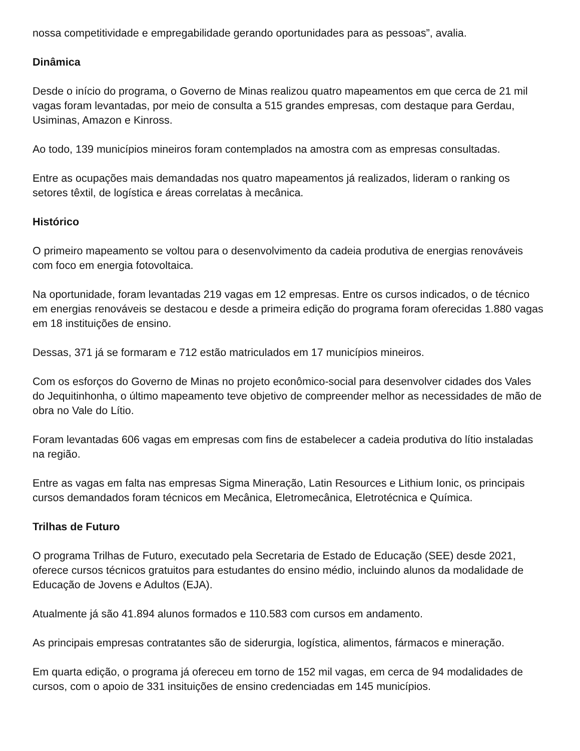nossa competitividade e empregabilidade gerando oportunidades para as pessoas”, avalia.
Dinâmica
Desde o início do programa, o Governo de Minas realizou quatro mapeamentos em que cerca de 21 mil vagas foram levantadas, por meio de consulta a 515 grandes empresas, com destaque para Gerdau, Usiminas, Amazon e Kinross.
Ao todo, 139 municípios mineiros foram contemplados na amostra com as empresas consultadas.
Entre as ocupações mais demandadas nos quatro mapeamentos já realizados, lideram o ranking os setores têxtil, de logística e áreas correlatas à mecânica.
Histórico
O primeiro mapeamento se voltou para o desenvolvimento da cadeia produtiva de energias renováveis com foco em energia fotovoltaica.
Na oportunidade, foram levantadas 219 vagas em 12 empresas. Entre os cursos indicados, o de técnico em energias renováveis se destacou e desde a primeira edição do programa foram oferecidas 1.880 vagas em 18 instituições de ensino.
Dessas, 371 já se formaram e 712 estão matriculados em 17 municípios mineiros.
Com os esforços do Governo de Minas no projeto econômico-social para desenvolver cidades dos Vales do Jequitinhonha, o último mapeamento teve objetivo de compreender melhor as necessidades de mão de obra no Vale do Lítio.
Foram levantadas 606 vagas em empresas com fins de estabelecer a cadeia produtiva do lítio instaladas na região.
Entre as vagas em falta nas empresas Sigma Mineração, Latin Resources e Lithium Ionic, os principais cursos demandados foram técnicos em Mecânica, Eletromecânica, Eletrotécnica e Química.
Trilhas de Futuro
O programa Trilhas de Futuro, executado pela Secretaria de Estado de Educação (SEE) desde 2021, oferece cursos técnicos gratuitos para estudantes do ensino médio, incluindo alunos da modalidade de Educação de Jovens e Adultos (EJA).
Atualmente já são 41.894 alunos formados e 110.583 com cursos em andamento.
As principais empresas contratantes são de siderurgia, logística, alimentos, fármacos e mineração.
Em quarta edição, o programa já ofereceu em torno de 152 mil vagas, em cerca de 94 modalidades de cursos, com o apoio de 331 insituições de ensino credenciadas em 145 municípios.